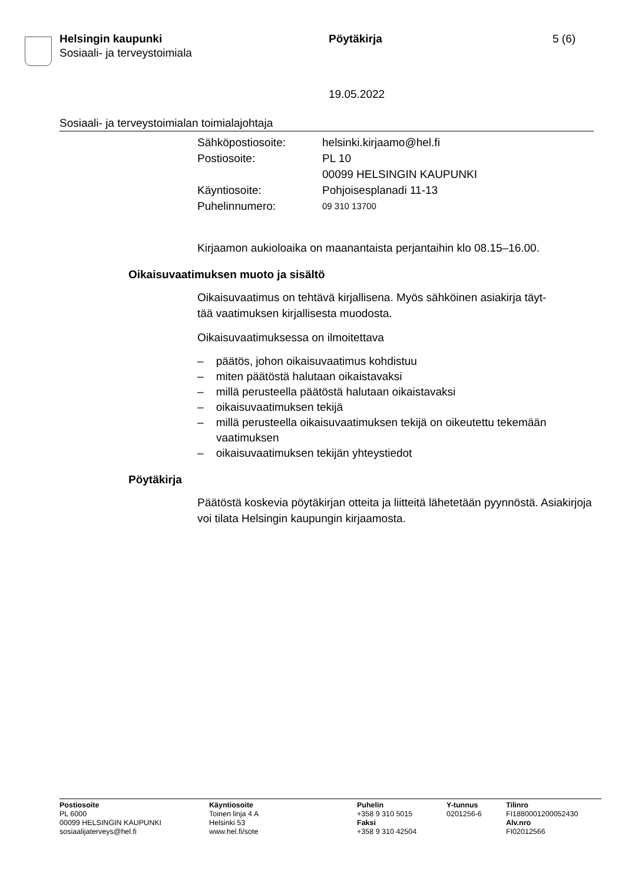Helsingin kaupunki
Sosiaali- ja terveystoimiala
Pöytäkirja 5 (6)
19.05.2022
Sosiaali- ja terveystoimialan toimialajohtaja
| Sähköpostiosoite: | helsinki.kirjaamo@hel.fi |
| Postiosoite: | PL 10 00099 HELSINGIN KAUPUNKI |
| Käyntiosoite: | Pohjoisesplanadi 11-13 |
| Puhelinnumero: | 09 310 13700 |
Kirjaamon aukioloaika on maanantaista perjantaihin klo 08.15–16.00.
Oikaisuvaatimuksen muoto ja sisältö
Oikaisuvaatimus on tehtävä kirjallisena. Myös sähköinen asiakirja täyt-
tää vaatimuksen kirjallisesta muodosta.
Oikaisuvaatimuksessa on ilmoitettava
– päätös, johon oikaisuvaatimus kohdistuu
– miten päätöstä halutaan oikaistavaksi
– millä perusteella päätöstä halutaan oikaistavaksi
– oikaisuvaatimuksen tekijä
– millä perusteella oikaisuvaatimuksen tekijä on oikeutettu tekemään vaatimuksen
– oikaisuvaatimuksen tekijän yhteystiedot
Pöytäkirja
Päätöstä koskevia pöytäkirjan otteita ja liitteitä lähetetään pyynnöstä. Asiakirjoja voi tilata Helsingin kaupungin kirjaamosta.
Postiosoite
PL 6000
00099 HELSINGIN KAUPUNKI
sosiaalijaterveys@hel.fi
Käyntiosoite
Toinen linja 4 A
Helsinki 53
www.hel.fi/sote
Puhelin
+358 9 310 5015
Faksi
+358 9 310 42504
Y-tunnus
0201256-6
Tilinro
FI1880001200052430
Alv.nro
FI02012566